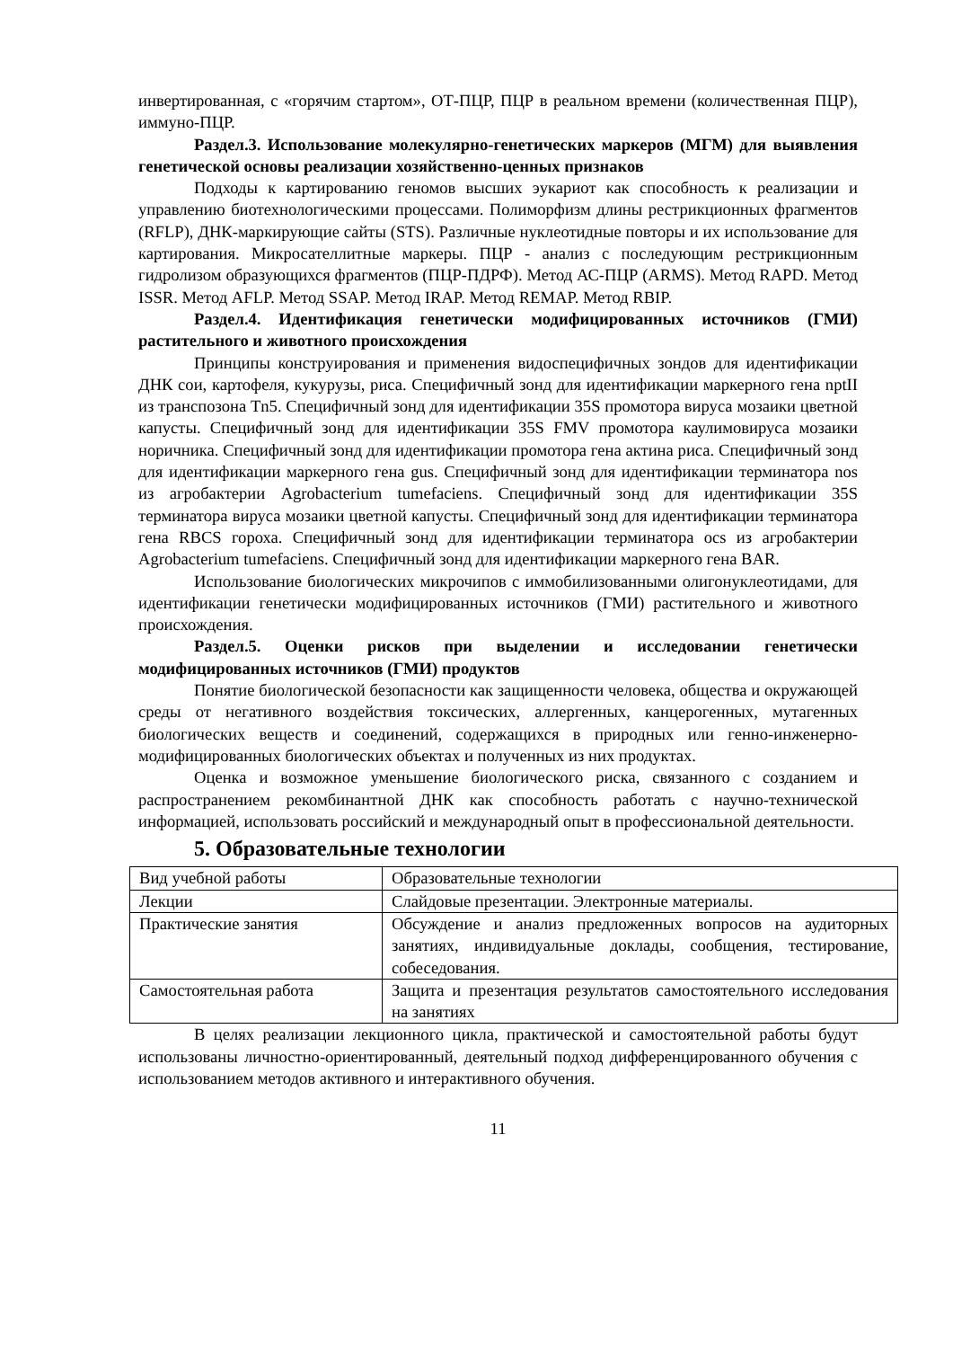инвертированная, с «горячим стартом», ОТ-ПЦР, ПЦР в реальном времени (количественная ПЦР), иммуно-ПЦР.
Раздел.3. Использование молекулярно-генетических маркеров (МГМ) для выявления генетической основы реализации хозяйственно-ценных признаков
Подходы к картированию геномов высших эукариот как способность к реализации и управлению биотехнологическими процессами. Полиморфизм длины рестрикционных фрагментов (RFLP), ДНК-маркирующие сайты (STS). Различные нуклеотидные повторы и их использование для картирования. Микросателлитные маркеры. ПЦР - анализ с последующим рестрикционным гидролизом образующихся фрагментов (ПЦР-ПДРФ). Метод АС-ПЦР (ARMS). Метод RAPD. Метод ISSR. Метод AFLP. Метод SSAP. Метод IRAP. Метод REMAP. Метод RBIP.
Раздел.4. Идентификация генетически модифицированных источников (ГМИ) растительного и животного происхождения
Принципы конструирования и применения видоспецифичных зондов для идентификации ДНК сои, картофеля, кукурузы, риса. Специфичный зонд для идентификации маркерного гена nptII из транспозона Tn5. Специфичный зонд для идентификации 35S промотора вируса мозаики цветной капусты. Специфичный зонд для идентификации 35S FMV промотора каулимовируса мозаики норичника. Специфичный зонд для идентификации промотора гена актина риса. Специфичный зонд для идентификации маркерного гена gus. Специфичный зонд для идентификации терминатора nos из агробактерии Agrobacterium tumefaciens. Специфичный зонд для идентификации 35S терминатора вируса мозаики цветной капусты. Специфичный зонд для идентификации терминатора гена RBCS гороха. Специфичный зонд для идентификации терминатора ocs из агробактерии Agrobacterium tumefaciens. Специфичный зонд для идентификации маркерного гена BAR.
Использование биологических микрочипов с иммобилизованными олигонуклеотидами, для идентификации генетически модифицированных источников (ГМИ) растительного и животного происхождения.
Раздел.5. Оценки рисков при выделении и исследовании генетически модифицированных источников (ГМИ) продуктов
Понятие биологической безопасности как защищенности человека, общества и окружающей среды от негативного воздействия токсических, аллергенных, канцерогенных, мутагенных биологических веществ и соединений, содержащихся в природных или генно-инженерно-модифицированных биологических объектах и полученных из них продуктах.
Оценка и возможное уменьшение биологического риска, связанного с созданием и распространением рекомбинантной ДНК как способность работать с научно-технической информацией, использовать российский и международный опыт в профессиональной деятельности.
5. Образовательные технологии
| Вид учебной работы | Образовательные технологии |
| Лекции | Слайдовые презентации. Электронные материалы. |
| Практические занятия | Обсуждение и анализ предложенных вопросов на аудиторных занятиях, индивидуальные доклады, сообщения, тестирование, собеседования. |
| Самостоятельная работа | Защита и презентация результатов самостоятельного исследования на занятиях |
В целях реализации лекционного цикла, практической и самостоятельной работы будут использованы личностно-ориентированный, деятельный подход дифференцированного обучения с использованием методов активного и интерактивного обучения.
11